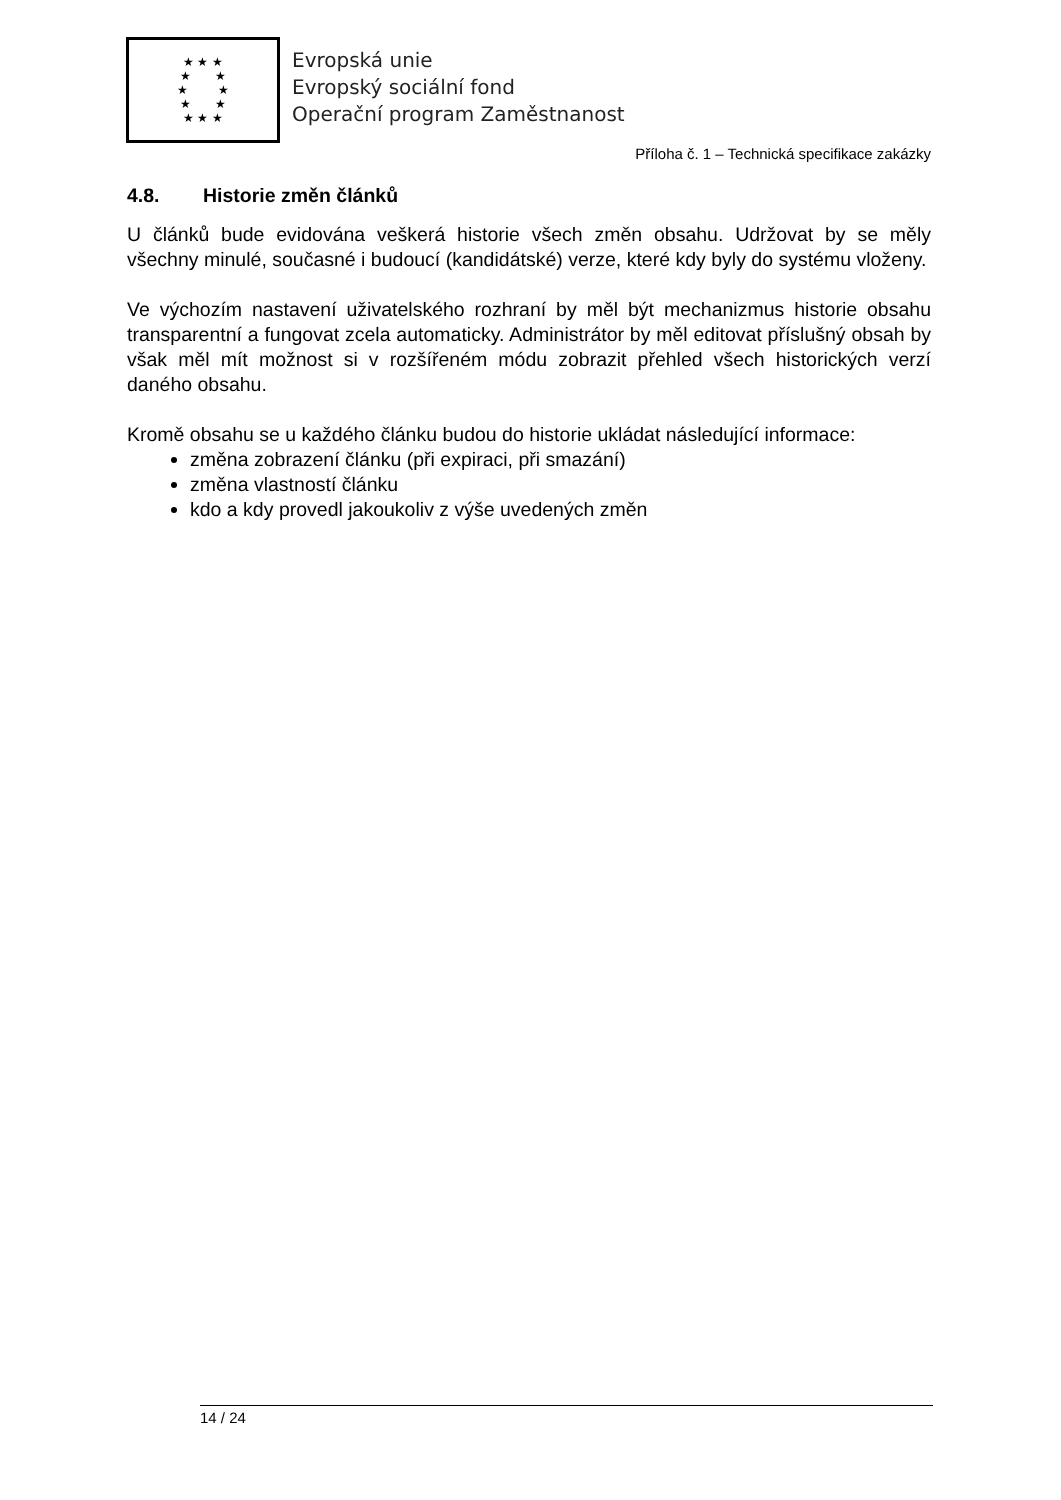★ ★ ★
★ ★
★ ★
★ ★
★ ★ ★
Evropská unie
Evropský sociální fond
Operační program Zaměstnanost
Příloha č. 1 – Technická specifikace zakázky
4.8. Historie změn článků
U článků bude evidována veškerá historie všech změn obsahu. Udržovat by se měly všechny minulé, současné i budoucí (kandidátské) verze, které kdy byly do systému vloženy.
Ve výchozím nastavení uživatelského rozhraní by měl být mechanizmus historie obsahu transparentní a fungovat zcela automaticky. Administrátor by měl editovat příslušný obsah by však měl mít možnost si v rozšířeném módu zobrazit přehled všech historických verzí daného obsahu.
Kromě obsahu se u každého článku budou do historie ukládat následující informace:
změna zobrazení článku (při expiraci, při smazání)
změna vlastností článku
kdo a kdy provedl jakoukoliv z výše uvedených změn
14 / 24